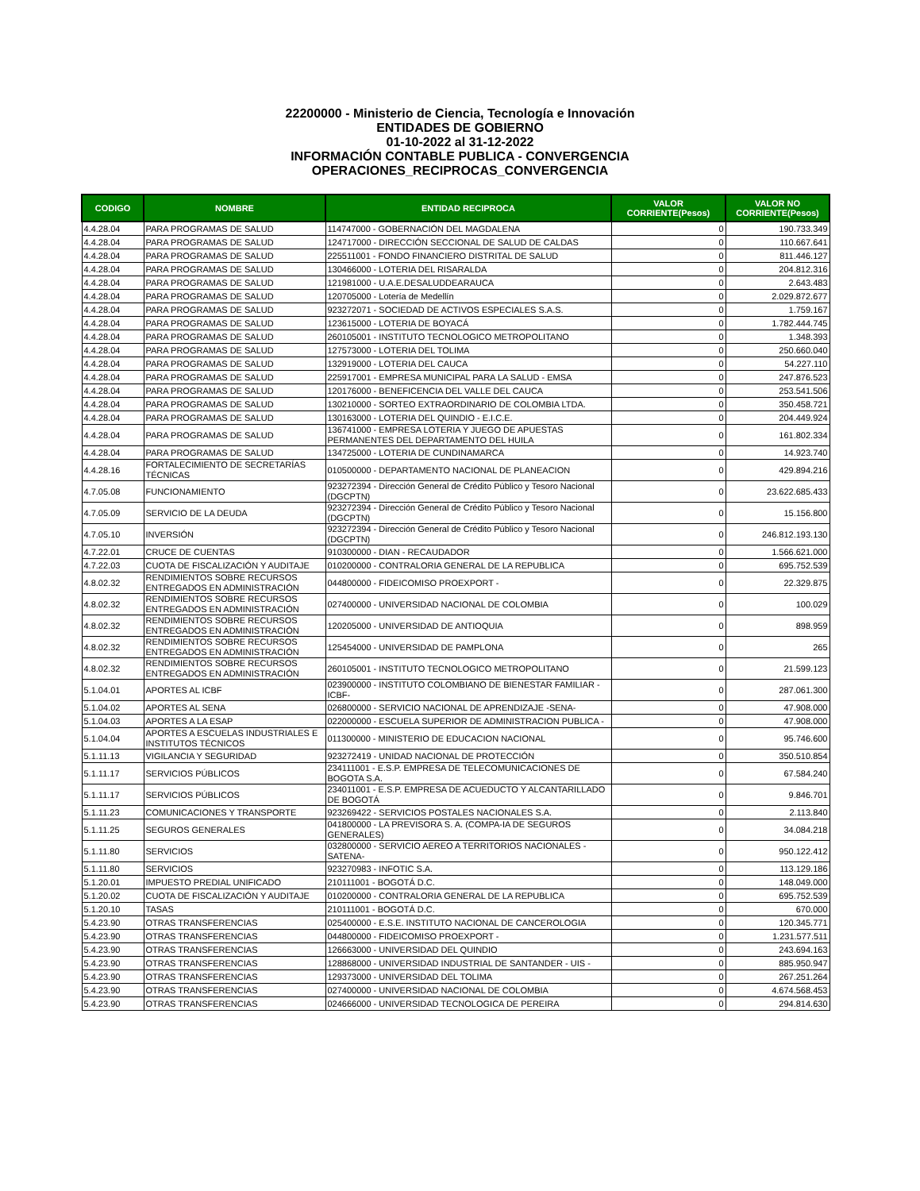22200000 - Ministerio de Ciencia, Tecnología e Innovación
ENTIDADES DE GOBIERNO
01-10-2022 al 31-12-2022
INFORMACIÓN CONTABLE PUBLICA - CONVERGENCIA
OPERACIONES_RECIPROCAS_CONVERGENCIA
| CODIGO | NOMBRE | ENTIDAD RECIPROCA | VALOR CORRIENTE(Pesos) | VALOR NO CORRIENTE(Pesos) |
| --- | --- | --- | --- | --- |
| 4.4.28.04 | PARA PROGRAMAS DE SALUD | 114747000 - GOBERNACIÓN DEL MAGDALENA | 0 | 190.733.349 |
| 4.4.28.04 | PARA PROGRAMAS DE SALUD | 124717000 - DIRECCIÓN SECCIONAL DE SALUD DE CALDAS | 0 | 110.667.641 |
| 4.4.28.04 | PARA PROGRAMAS DE SALUD | 225511001 - FONDO FINANCIERO DISTRITAL DE SALUD | 0 | 811.446.127 |
| 4.4.28.04 | PARA PROGRAMAS DE SALUD | 130466000 - LOTERIA DEL RISARALDA | 0 | 204.812.316 |
| 4.4.28.04 | PARA PROGRAMAS DE SALUD | 121981000 - U.A.E.DESALUDDEARAUCA | 0 | 2.643.483 |
| 4.4.28.04 | PARA PROGRAMAS DE SALUD | 120705000 - Lotería de Medellín | 0 | 2.029.872.677 |
| 4.4.28.04 | PARA PROGRAMAS DE SALUD | 923272071 - SOCIEDAD DE ACTIVOS ESPECIALES S.A.S. | 0 | 1.759.167 |
| 4.4.28.04 | PARA PROGRAMAS DE SALUD | 123615000 - LOTERIA DE BOYACÁ | 0 | 1.782.444.745 |
| 4.4.28.04 | PARA PROGRAMAS DE SALUD | 260105001 - INSTITUTO TECNOLOGICO METROPOLITANO | 0 | 1.348.393 |
| 4.4.28.04 | PARA PROGRAMAS DE SALUD | 127573000 - LOTERIA DEL TOLIMA | 0 | 250.660.040 |
| 4.4.28.04 | PARA PROGRAMAS DE SALUD | 132919000 - LOTERIA DEL CAUCA | 0 | 54.227.110 |
| 4.4.28.04 | PARA PROGRAMAS DE SALUD | 225917001 - EMPRESA MUNICIPAL PARA LA SALUD - EMSA | 0 | 247.876.523 |
| 4.4.28.04 | PARA PROGRAMAS DE SALUD | 120176000 - BENEFICENCIA DEL VALLE DEL CAUCA | 0 | 253.541.506 |
| 4.4.28.04 | PARA PROGRAMAS DE SALUD | 130210000 - SORTEO EXTRAORDINARIO DE COLOMBIA LTDA. | 0 | 350.458.721 |
| 4.4.28.04 | PARA PROGRAMAS DE SALUD | 130163000 - LOTERIA DEL QUINDIO - E.I.C.E. | 0 | 204.449.924 |
| 4.4.28.04 | PARA PROGRAMAS DE SALUD | 136741000 - EMPRESA LOTERIA Y JUEGO DE APUESTAS PERMANENTES DEL DEPARTAMENTO DEL HUILA | 0 | 161.802.334 |
| 4.4.28.04 | PARA PROGRAMAS DE SALUD | 134725000 - LOTERIA DE CUNDINAMARCA | 0 | 14.923.740 |
| 4.4.28.16 | FORTALECIMIENTO DE SECRETARÍAS TÉCNICAS | 010500000 - DEPARTAMENTO NACIONAL DE PLANEACION | 0 | 429.894.216 |
| 4.7.05.08 | FUNCIONAMIENTO | 923272394 - Dirección General de Crédito Público y Tesoro Nacional (DGCPTN) | 0 | 23.622.685.433 |
| 4.7.05.09 | SERVICIO DE LA DEUDA | 923272394 - Dirección General de Crédito Público y Tesoro Nacional (DGCPTN) | 0 | 15.156.800 |
| 4.7.05.10 | INVERSIÓN | 923272394 - Dirección General de Crédito Público y Tesoro Nacional (DGCPTN) | 0 | 246.812.193.130 |
| 4.7.22.01 | CRUCE DE CUENTAS | 910300000 - DIAN - RECAUDADOR | 0 | 1.566.621.000 |
| 4.7.22.03 | CUOTA DE FISCALIZACIÓN Y AUDITAJE | 010200000 - CONTRALORIA GENERAL DE LA REPUBLICA | 0 | 695.752.539 |
| 4.8.02.32 | RENDIMIENTOS SOBRE RECURSOS ENTREGADOS EN ADMINISTRACIÓN | 044800000 - FIDEICOMISO PROEXPORT - | 0 | 22.329.875 |
| 4.8.02.32 | RENDIMIENTOS SOBRE RECURSOS ENTREGADOS EN ADMINISTRACIÓN | 027400000 - UNIVERSIDAD NACIONAL DE COLOMBIA | 0 | 100.029 |
| 4.8.02.32 | RENDIMIENTOS SOBRE RECURSOS ENTREGADOS EN ADMINISTRACIÓN | 120205000 - UNIVERSIDAD DE ANTIOQUIA | 0 | 898.959 |
| 4.8.02.32 | RENDIMIENTOS SOBRE RECURSOS ENTREGADOS EN ADMINISTRACIÓN | 125454000 - UNIVERSIDAD DE PAMPLONA | 0 | 265 |
| 4.8.02.32 | RENDIMIENTOS SOBRE RECURSOS ENTREGADOS EN ADMINISTRACIÓN | 260105001 - INSTITUTO TECNOLOGICO METROPOLITANO | 0 | 21.599.123 |
| 5.1.04.01 | APORTES AL ICBF | 023900000 - INSTITUTO COLOMBIANO DE BIENESTAR FAMILIAR - ICBF- | 0 | 287.061.300 |
| 5.1.04.02 | APORTES AL SENA | 026800000 - SERVICIO NACIONAL DE APRENDIZAJE -SENA- | 0 | 47.908.000 |
| 5.1.04.03 | APORTES A LA ESAP | 022000000 - ESCUELA SUPERIOR DE ADMINISTRACION PUBLICA - | 0 | 47.908.000 |
| 5.1.04.04 | APORTES A ESCUELAS INDUSTRIALES E INSTITUTOS TÉCNICOS | 011300000 - MINISTERIO DE EDUCACION NACIONAL | 0 | 95.746.600 |
| 5.1.11.13 | VIGILANCIA Y SEGURIDAD | 923272419 - UNIDAD NACIONAL DE PROTECCIÓN | 0 | 350.510.854 |
| 5.1.11.17 | SERVICIOS PÚBLICOS | 234111001 - E.S.P. EMPRESA DE TELECOMUNICACIONES DE BOGOTA S.A. | 0 | 67.584.240 |
| 5.1.11.17 | SERVICIOS PÚBLICOS | 234011001 - E.S.P. EMPRESA DE ACUEDUCTO Y ALCANTARILLADO DE BOGOTÁ | 0 | 9.846.701 |
| 5.1.11.23 | COMUNICACIONES Y TRANSPORTE | 923269422 - SERVICIOS POSTALES NACIONALES S.A. | 0 | 2.113.840 |
| 5.1.11.25 | SEGUROS GENERALES | 041800000 - LA PREVISORA S. A. (COMPA-IA DE SEGUROS GENERALES) | 0 | 34.084.218 |
| 5.1.11.80 | SERVICIOS | 032800000 - SERVICIO AEREO A TERRITORIOS NACIONALES - SATENA- | 0 | 950.122.412 |
| 5.1.11.80 | SERVICIOS | 923270983 - INFOTIC S.A. | 0 | 113.129.186 |
| 5.1.20.01 | IMPUESTO PREDIAL UNIFICADO | 210111001 - BOGOTÁ D.C. | 0 | 148.049.000 |
| 5.1.20.02 | CUOTA DE FISCALIZACIÓN Y AUDITAJE | 010200000 - CONTRALORIA GENERAL DE LA REPUBLICA | 0 | 695.752.539 |
| 5.1.20.10 | TASAS | 210111001 - BOGOTÁ D.C. | 0 | 670.000 |
| 5.4.23.90 | OTRAS TRANSFERENCIAS | 025400000 - E.S.E. INSTITUTO NACIONAL DE CANCEROLOGIA | 0 | 120.345.771 |
| 5.4.23.90 | OTRAS TRANSFERENCIAS | 044800000 - FIDEICOMISO PROEXPORT - | 0 | 1.231.577.511 |
| 5.4.23.90 | OTRAS TRANSFERENCIAS | 126663000 - UNIVERSIDAD DEL QUINDIO | 0 | 243.694.163 |
| 5.4.23.90 | OTRAS TRANSFERENCIAS | 128868000 - UNIVERSIDAD INDUSTRIAL DE SANTANDER - UIS - | 0 | 885.950.947 |
| 5.4.23.90 | OTRAS TRANSFERENCIAS | 129373000 - UNIVERSIDAD DEL TOLIMA | 0 | 267.251.264 |
| 5.4.23.90 | OTRAS TRANSFERENCIAS | 027400000 - UNIVERSIDAD NACIONAL DE COLOMBIA | 0 | 4.674.568.453 |
| 5.4.23.90 | OTRAS TRANSFERENCIAS | 024666000 - UNIVERSIDAD TECNOLOGICA DE PEREIRA | 0 | 294.814.630 |